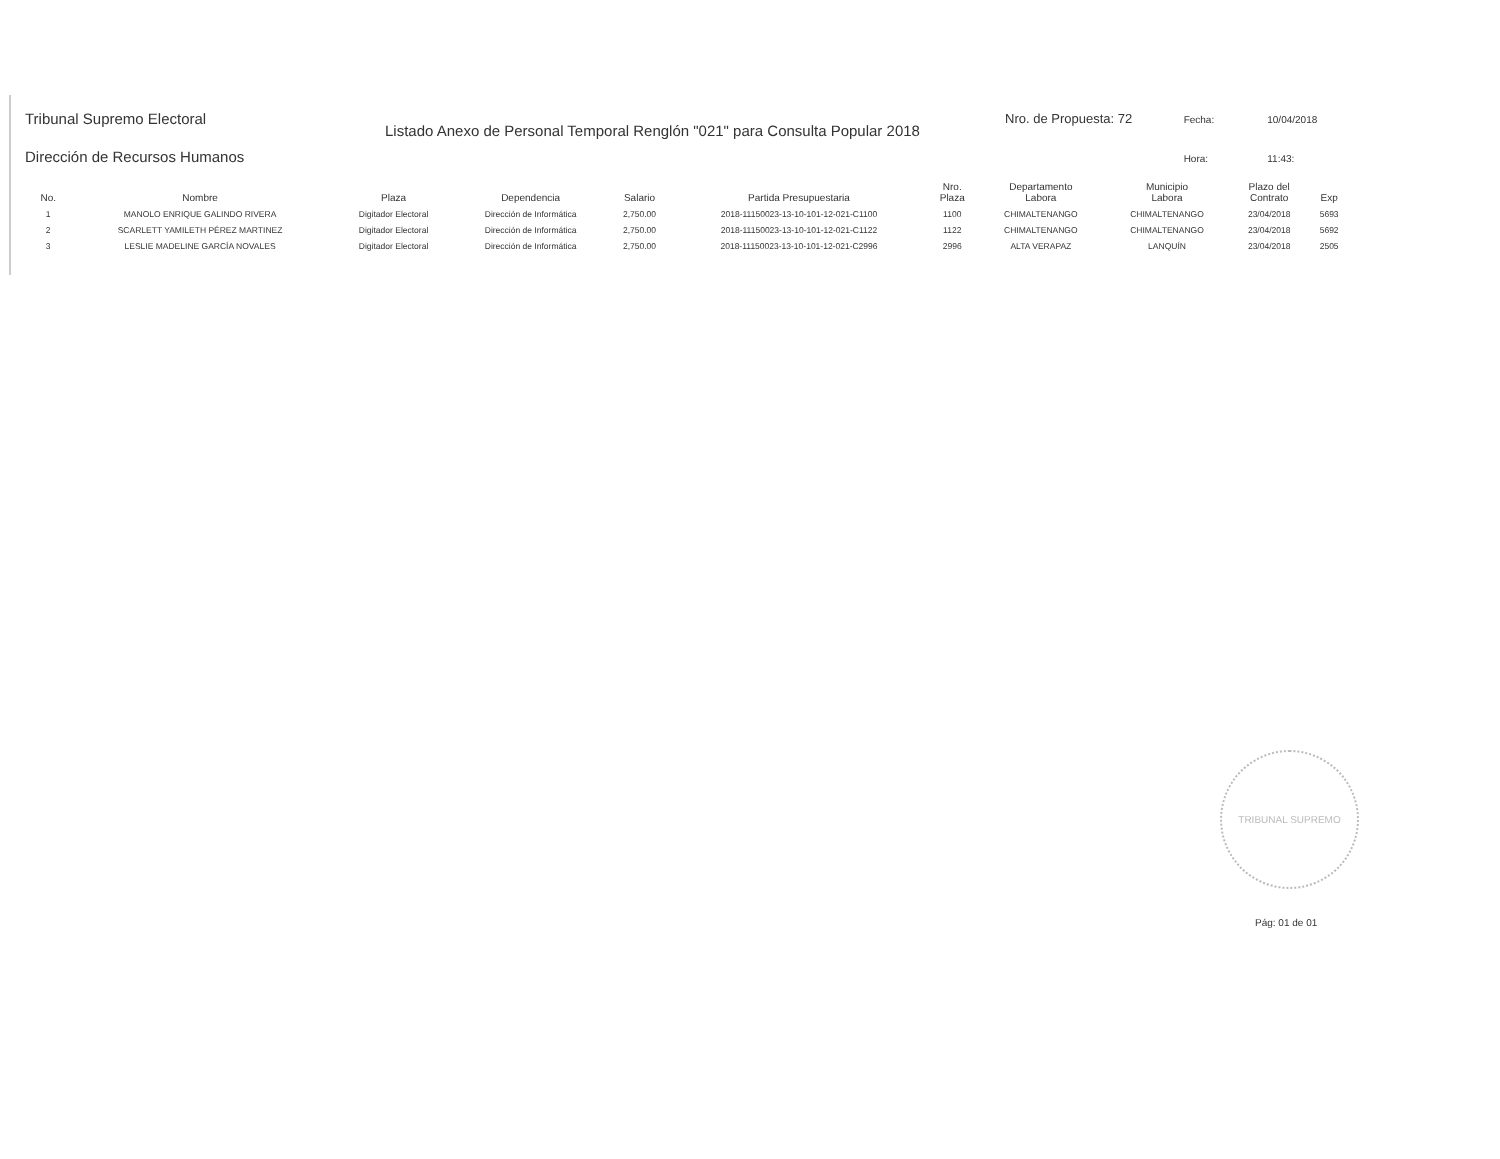Tribunal Supremo Electoral
Dirección de Recursos Humanos
Listado Anexo de Personal Temporal Renglón "021" para Consulta Popular 2018
Nro. de Propuesta: 72 Fecha: 10/04/2018
Hora: 11:43:
| No. | Nombre | Plaza | Dependencia | Salario | Partida Presupuestaria | Nro. Plaza | Departamento Labora | Municipio Labora | Plazo del Contrato | Exp |
| --- | --- | --- | --- | --- | --- | --- | --- | --- | --- | --- |
| 1 | MANOLO ENRIQUE GALINDO RIVERA | Digitador Electoral | Dirección de Informática | 2,750.00 | 2018-11150023-13-10-101-12-021-C1100 | 1100 | CHIMALTENANGO | CHIMALTENANGO | 23/04/2018 | 5693 |
| 2 | SCARLETT YAMILETH PÉREZ MARTINEZ | Digitador Electoral | Dirección de Informática | 2,750.00 | 2018-11150023-13-10-101-12-021-C1122 | 1122 | CHIMALTENANGO | CHIMALTENANGO | 23/04/2018 | 5692 |
| 3 | LESLIE MADELINE GARCÍA NOVALES | Digitador Electoral | Dirección de Informática | 2,750.00 | 2018-11150023-13-10-101-12-021-C2996 | 2996 | ALTA VERAPAZ | LANQUÍN | 23/04/2018 | 2505 |
TRIBUNAL SUPREMO
Pág: 01 de 01